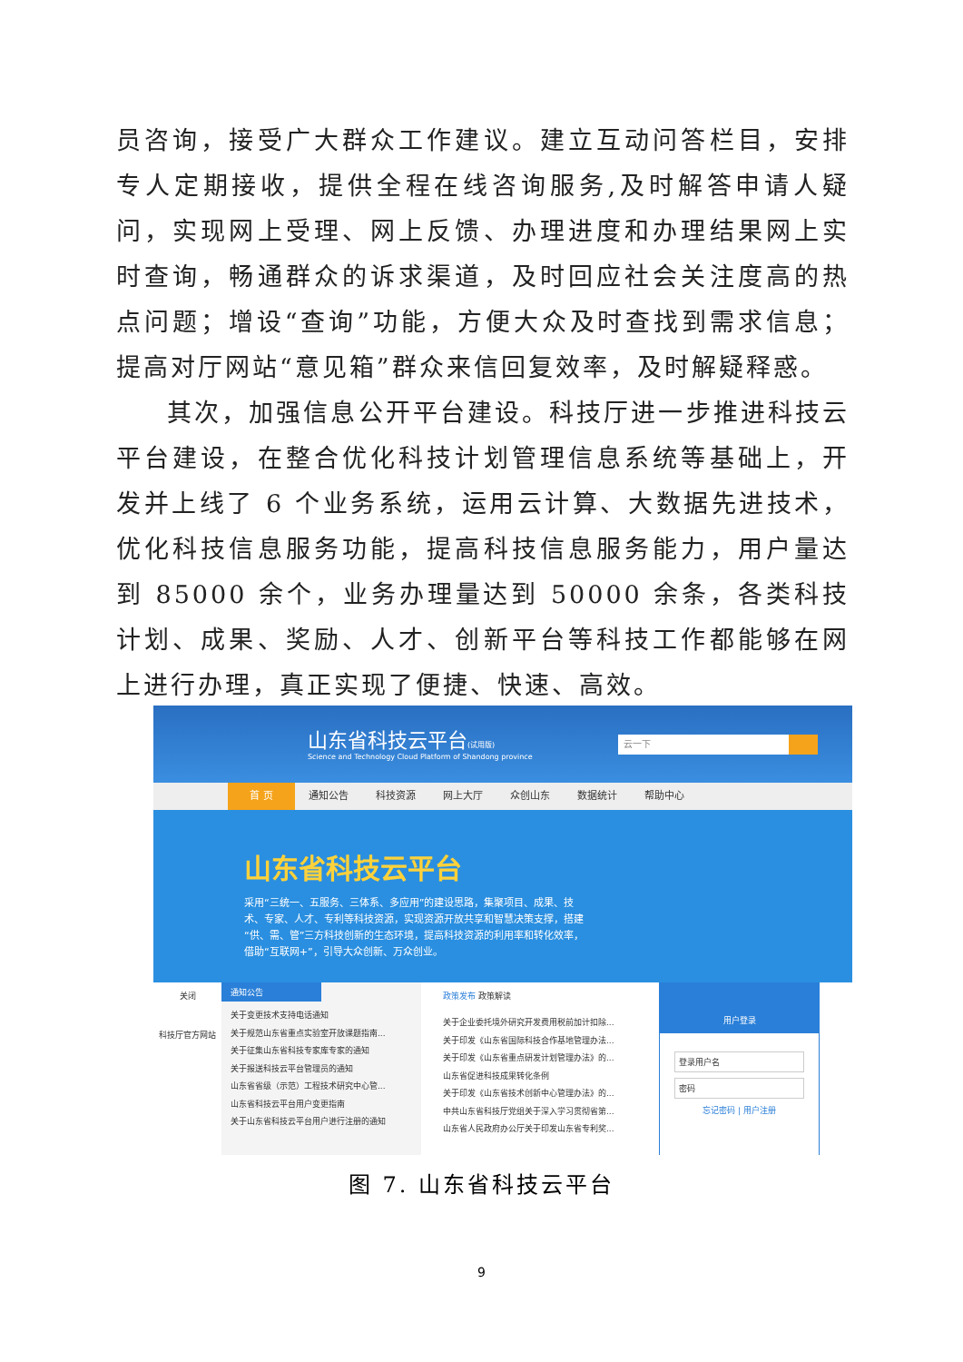员咨询，接受广大群众工作建议。建立互动问答栏目，安排专人定期接收，提供全程在线咨询服务,及时解答申请人疑问，实现网上受理、网上反馈、办理进度和办理结果网上实时查询，畅通群众的诉求渠道，及时回应社会关注度高的热点问题；增设“查询”功能，方便大众及时查找到需求信息；提高对厅网站“意见箱”群众来信回复效率，及时解疑释惑。
其次，加强信息公开平台建设。科技厅进一步推进科技云平台建设，在整合优化科技计划管理信息系统等基础上，开发并上线了 6 个业务系统，运用云计算、大数据先进技术，优化科技信息服务功能，提高科技信息服务能力，用户量达到 85000 余个，业务办理量达到 50000 余条，各类科技计划、成果、奖励、人才、创新平台等科技工作都能够在网上进行办理，真正实现了便捷、快速、高效。
山东省科技云平台(试用版)
Science and Technology Cloud Platform of Shandong province
云一下
首 页 通知公告 科技资源 网上大厅 众创山东 数据统计 帮助中心
山东省科技云平台
采用“三统一、五服务、三体系、多应用”的建设思路，集聚项目、成果、技术、专家、人才、专利等科技资源，实现资源开放共享和智慧决策支撑，搭建“供、需、管”三方科技创新的生态环境，提高科技资源的利用率和转化效率，借助“互联网+”，引导大众创新、万众创业。
关闭
科技厅官方网站
通知公告
关于变更技术支持电话通知
关于规范山东省重点实验室开放课题指南...
关于征集山东省科技专家库专家的通知
关于报送科技云平台管理员的通知
山东省省级（示范）工程技术研究中心管...
山东省科技云平台用户变更指南
关于山东省科技云平台用户进行注册的通知
政策发布 政策解读
关于企业委托境外研究开发费用税前加计扣除...
关于印发《山东省国际科技合作基地管理办法...
关于印发《山东省重点研发计划管理办法》的...
山东省促进科技成果转化条例
关于印发《山东省技术创新中心管理办法》的...
中共山东省科技厅党组关于深入学习贯彻省第...
山东省人民政府办公厅关于印发山东省专利奖...
用户登录
登录用户名
密码
忘记密码 | 用户注册
图 7. 山东省科技云平台
9